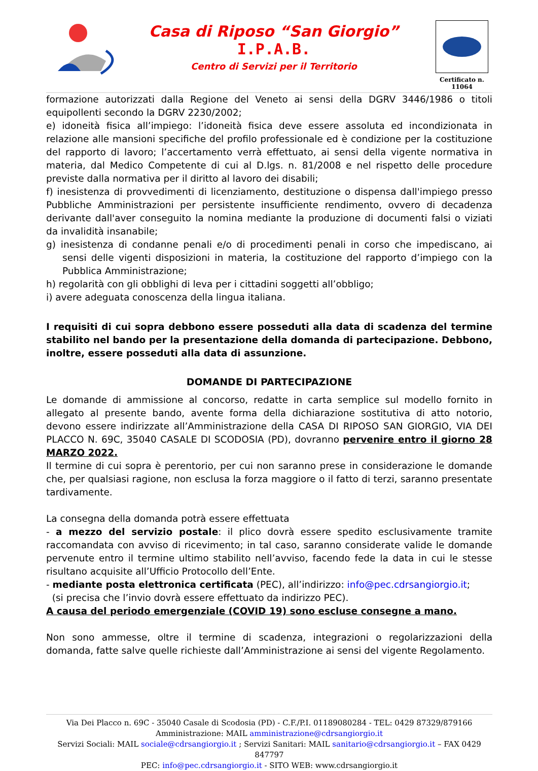Casa di Riposo “San Giorgio”
I.P.A.B.
Centro di Servizi per il Territorio
Certificato n. 11064
formazione autorizzati dalla Regione del Veneto ai sensi della DGRV 3446/1986 o titoli equipollenti secondo la DGRV 2230/2002;
e) idoneità fisica all’impiego: l’idoneità fisica deve essere assoluta ed incondizionata in relazione alle mansioni specifiche del profilo professionale ed è condizione per la costituzione del rapporto di lavoro; l’accertamento verrà effettuato, ai sensi della vigente normativa in materia, dal Medico Competente di cui al D.lgs. n. 81/2008 e nel rispetto delle procedure previste dalla normativa per il diritto al lavoro dei disabili;
f) inesistenza di provvedimenti di licenziamento, destituzione o dispensa dall'impiego presso Pubbliche Amministrazioni per persistente insufficiente rendimento, ovvero di decadenza derivante dall'aver conseguito la nomina mediante la produzione di documenti falsi o viziati da invalidità insanabile;
g) inesistenza di condanne penali e/o di procedimenti penali in corso che impediscano, ai sensi delle vigenti disposizioni in materia, la costituzione del rapporto d’impiego con la Pubblica Amministrazione;
h) regolarità con gli obblighi di leva per i cittadini soggetti all’obbligo;
i) avere adeguata conoscenza della lingua italiana.
I requisiti di cui sopra debbono essere posseduti alla data di scadenza del termine stabilito nel bando per la presentazione della domanda di partecipazione. Debbono, inoltre, essere posseduti alla data di assunzione.
DOMANDE DI PARTECIPAZIONE
Le domande di ammissione al concorso, redatte in carta semplice sul modello fornito in allegato al presente bando, avente forma della dichiarazione sostitutiva di atto notorio, devono essere indirizzate all’Amministrazione della CASA DI RIPOSO SAN GIORGIO, VIA DEI PLACCO N. 69C, 35040 CASALE DI SCODOSIA (PD), dovranno pervenire entro il giorno 28 MARZO 2022.
Il termine di cui sopra è perentorio, per cui non saranno prese in considerazione le domande che, per qualsiasi ragione, non esclusa la forza maggiore o il fatto di terzi, saranno presentate tardivamente.
La consegna della domanda potrà essere effettuata
- a mezzo del servizio postale: il plico dovrà essere spedito esclusivamente tramite raccomandata con avviso di ricevimento; in tal caso, saranno considerate valide le domande pervenute entro il termine ultimo stabilito nell’avviso, facendo fede la data in cui le stesse risultano acquisite all’Ufficio Protocollo dell’Ente.
- mediante posta elettronica certificata (PEC), all’indirizzo: info@pec.cdrsangiorgio.it;
(si precisa che l’invio dovrà essere effettuato da indirizzo PEC).
A causa del periodo emergenziale (COVID 19) sono escluse consegne a mano.
Non sono ammesse, oltre il termine di scadenza, integrazioni o regolarizzazioni della domanda, fatte salve quelle richieste dall’Amministrazione ai sensi del vigente Regolamento.
Via Dei Placco n. 69C - 35040 Casale di Scodosia (PD) - C.F./P.I. 01189080284 - TEL: 0429 87329/879166
Amministrazione: MAIL amministrazione@cdrsangiorgio.it
Servizi Sociali: MAIL sociale@cdrsangiorgio.it ; Servizi Sanitari: MAIL sanitario@cdrsangiorgio.it – FAX 0429 847797
PEC: info@pec.cdrsangiorgio.it - SITO WEB: www.cdrsangiorgio.it